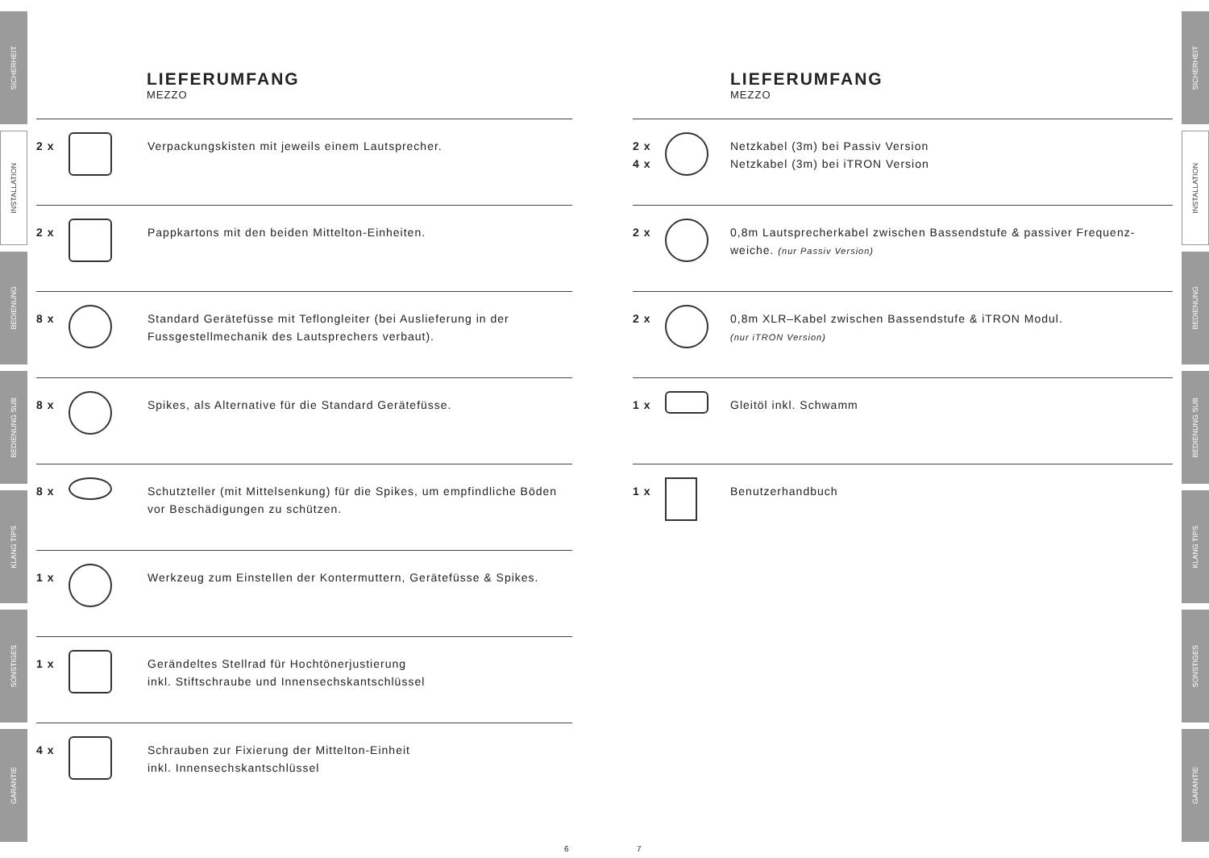SICHERHEIT
INSTALLATION
BEDIENUNG
BEDIENUNG SUB
KLANG TIPS
SONSTIGES
GARANTIE
SICHERHEIT
INSTALLATION
BEDIENUNG
BEDIENUNG SUB
KLANG TIPS
SONSTIGES
GARANTIE
LIEFERUMFANG
MEZZO
2 x Verpackungskisten mit jeweils einem Lautsprecher.
2 x Pappkartons mit den beiden Mittelton-Einheiten.
8 x Standard Gerätefüsse mit Teflongleiter (bei Auslieferung in der Fussgestellmechanik des Lautsprechers verbaut).
8 x Spikes, als Alternative für die Standard Gerätefüsse.
8 x Schutzteller (mit Mittelsenkung) für die Spikes, um empfindliche Böden vor Beschädigungen zu schützen.
1 x Werkzeug zum Einstellen der Kontermuttern, Gerätefüsse & Spikes.
1 x Gerändeltes Stellrad für Hochtönerjustierung
inkl. Stiftschraube und Innensechskantschlüssel
4 x Schrauben zur Fixierung der Mittelton-Einheit
inkl. Innensechskantschlüssel
6
LIEFERUMFANG
MEZZO
2 x
4 x
Netzkabel (3m) bei Passiv Version
Netzkabel (3m) bei iTRON Version
2 x 0,8m Lautsprecherkabel zwischen Bassendstufe & passiver Frequenz-weiche. (nur Passiv Version)
2 x 0,8m XLR–Kabel zwischen Bassendstufe & iTRON Modul.
(nur iTRON Version)
1 x Gleitöl inkl. Schwamm
1 x Benutzerhandbuch
7